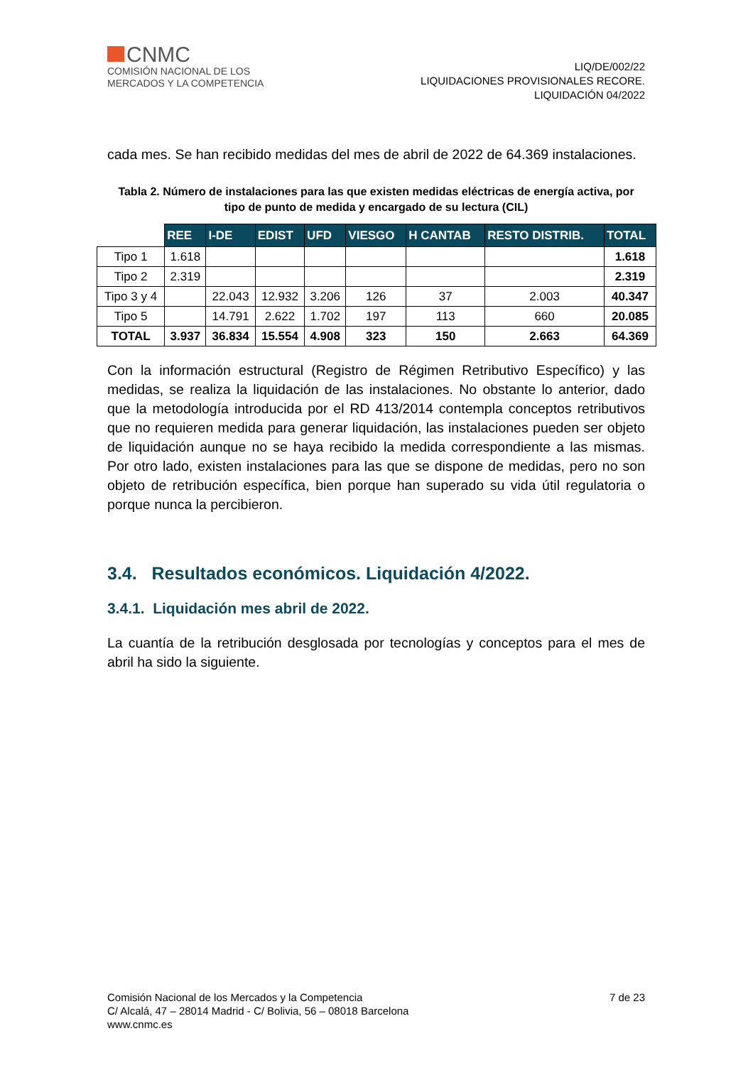CNMC
COMISIÓN NACIONAL DE LOS
MERCADOS Y LA COMPETENCIA
LIQ/DE/002/22
LIQUIDACIONES PROVISIONALES RECORE.
LIQUIDACIÓN 04/2022
cada mes. Se han recibido medidas del mes de abril de 2022 de 64.369 instalaciones.
Tabla 2. Número de instalaciones para las que existen medidas eléctricas de energía activa, por tipo de punto de medida y encargado de su lectura (CIL)
| | REE | I-DE | EDIST | UFD | VIESGO | H CANTAB | RESTO DISTRIB. | TOTAL |
| Tipo 1 | 1.618 | | | | | | | 1.618 |
| Tipo 2 | 2.319 | | | | | | | 2.319 |
| Tipo 3 y 4 | | 22.043 | 12.932 | 3.206 | 126 | 37 | 2.003 | 40.347 |
| Tipo 5 | | 14.791 | 2.622 | 1.702 | 197 | 113 | 660 | 20.085 |
| TOTAL | 3.937 | 36.834 | 15.554 | 4.908 | 323 | 150 | 2.663 | 64.369 |
Con la información estructural (Registro de Régimen Retributivo Específico) y las medidas, se realiza la liquidación de las instalaciones. No obstante lo anterior, dado que la metodología introducida por el RD 413/2014 contempla conceptos retributivos que no requieren medida para generar liquidación, las instalaciones pueden ser objeto de liquidación aunque no se haya recibido la medida correspondiente a las mismas. Por otro lado, existen instalaciones para las que se dispone de medidas, pero no son objeto de retribución específica, bien porque han superado su vida útil regulatoria o porque nunca la percibieron.
3.4. Resultados económicos. Liquidación 4/2022.
3.4.1. Liquidación mes abril de 2022.
La cuantía de la retribución desglosada por tecnologías y conceptos para el mes de abril ha sido la siguiente.
Comisión Nacional de los Mercados y la Competencia
C/ Alcalá, 47 – 28014 Madrid - C/ Bolivia, 56 – 08018 Barcelona
www.cnmc.es
7 de 23